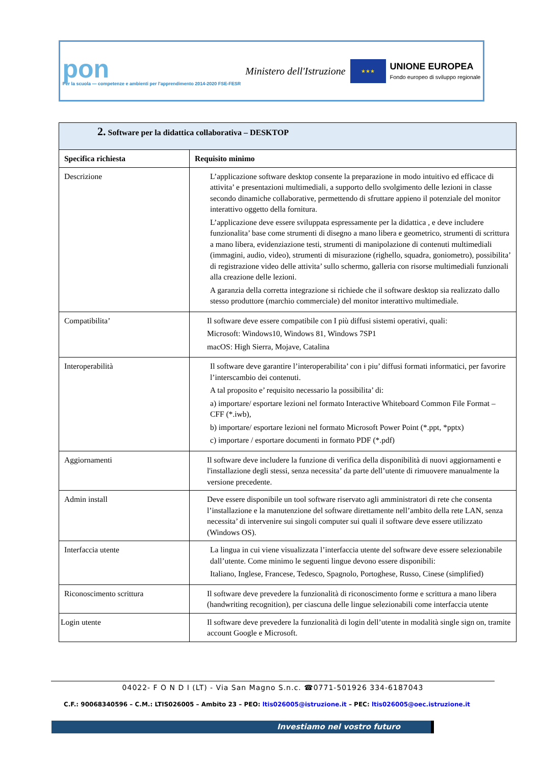pon
Per la scuola — competenze e ambienti per l'apprendimento 2014-2020 FSE-FESR
Ministero dell'Istruzione
★★★
UNIONE EUROPEA
Fondo europeo di sviluppo regionale
| 2. Software per la didattica collaborativa – DESKTOP | |
| Specifica richiesta | Requisito minimo |
| Descrizione | L’applicazione software desktop consente la preparazione in modo intuitivo ed efficace di attivita’ e presentazioni multimediali, a supporto dello svolgimento delle lezioni in classe secondo dinamiche collaborative, permettendo di sfruttare appieno il potenziale del monitor interattivo oggetto della fornitura. L’applicazione deve essere sviluppata espressamente per la didattica , e deve includere funzionalita’ base come strumenti di disegno a mano libera e geometrico, strumenti di scrittura a mano libera, evidenziazione testi, strumenti di manipolazione di contenuti multimediali (immagini, audio, video), strumenti di misurazione (righello, squadra, goniometro), possibilita’ di registrazione video delle attivita’ sullo schermo, galleria con risorse multimediali funzionali alla creazione delle lezioni. A garanzia della corretta integrazione si richiede che il software desktop sia realizzato dallo stesso produttore (marchio commerciale) del monitor interattivo multimediale. |
| Compatibilita’ | Il software deve essere compatibile con I più diffusi sistemi operativi, quali: Microsoft: Windows10, Windows 81, Windows 7SP1 macOS: High Sierra, Mojave, Catalina |
| Interoperabilità | Il software deve garantire l’interoperabilita’ con i piu’ diffusi formati informatici, per favorire l’interscambio dei contenuti. A tal proposito e’ requisito necessario la possibilita’ di: a) importare/ esportare lezioni nel formato Interactive Whiteboard Common File Format – CFF (*.iwb), b) importare/ esportare lezioni nel formato Microsoft Power Point (*.ppt, *pptx) c) importare / esportare documenti in formato PDF (*.pdf) |
| Aggiornamenti | Il software deve includere la funzione di verifica della disponibilità di nuovi aggiornamenti e l'installazione degli stessi, senza necessita’ da parte dell’utente di rimuovere manualmente la versione precedente. |
| Admin install | Deve essere disponibile un tool software riservato agli amministratori di rete che consenta l’installazione e la manutenzione del software direttamente nell’ambito della rete LAN, senza necessita’ di intervenire sui singoli computer sui quali il software deve essere utilizzato (Windows OS). |
| Interfaccia utente | La lingua in cui viene visualizzata l’interfaccia utente del software deve essere selezionabile dall’utente. Come minimo le seguenti lingue devono essere disponibili: Italiano, Inglese, Francese, Tedesco, Spagnolo, Portoghese, Russo, Cinese (simplified) |
| Riconoscimento scrittura | Il software deve prevedere la funzionalità di riconoscimento forme e scrittura a mano libera (handwriting recognition), per ciascuna delle lingue selezionabili come interfaccia utente |
| Login utente | Il software deve prevedere la funzionalità di login dell’utente in modalità single sign on, tramite account Google e Microsoft. |
04022- F O N D I (LT) - Via San Magno S.n.c. ☎0771-501926 334-6187043
C.F.: 90068340596 – C.M.: LTIS026005 – Ambito 23 – PEO: ltis026005@istruzione.it – PEC: ltis026005@oec.istruzione.it
Investiamo nel vostro futuro